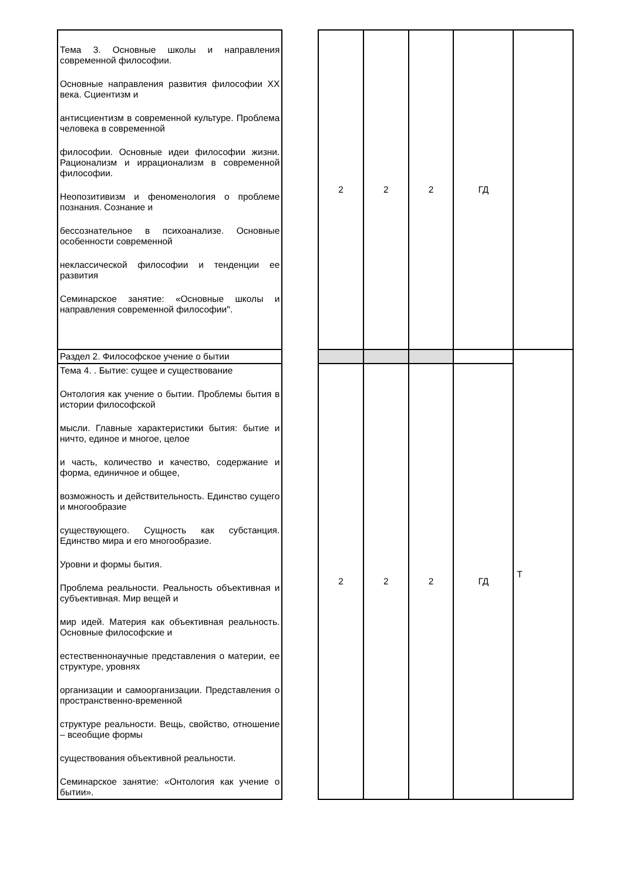| Тема 3. Основные школы и направления современной философии. Основные направления развития философии XX века. Сциентизм и антисциентизм в современной культуре. Проблема человека в современной философии. Основные идеи философии жизни. Рационализм и иррационализм в современной философии. Неопозитивизм и феноменология о проблеме познания. Сознание и бессознательное в психоанализе. Основные особенности современной неклассической философии и тенденции ее развития Семинарское занятие: «Основные школы и направления современной философии". | | 2 | 2 | 2 | ГД | |
| Раздел 2. Философское учение о бытии | | | | | | Т |
| Тема 4. . Бытие: сущее и существование Онтология как учение о бытии. Проблемы бытия в истории философской мысли. Главные характеристики бытия: бытие и ничто, единое и многое, целое и часть, количество и качество, содержание и форма, единичное и общее, возможность и действительность. Единство сущего и многообразие существующего. Сущность как субстанция. Единство мира и его многообразие. Уровни и формы бытия. Проблема реальности. Реальность объективная и субъективная. Мир вещей и мир идей. Материя как объективная реальность. Основные философские и естественнонаучные представления о материи, ее структуре, уровнях организации и самоорганизации. Представления о пространственно-временной структуре реальности. Вещь, свойство, отношение – всеобщие формы существования объективной реальности. Семинарское занятие: «Онтология как учение о бытии». | | 2 | 2 | 2 | ГД | |